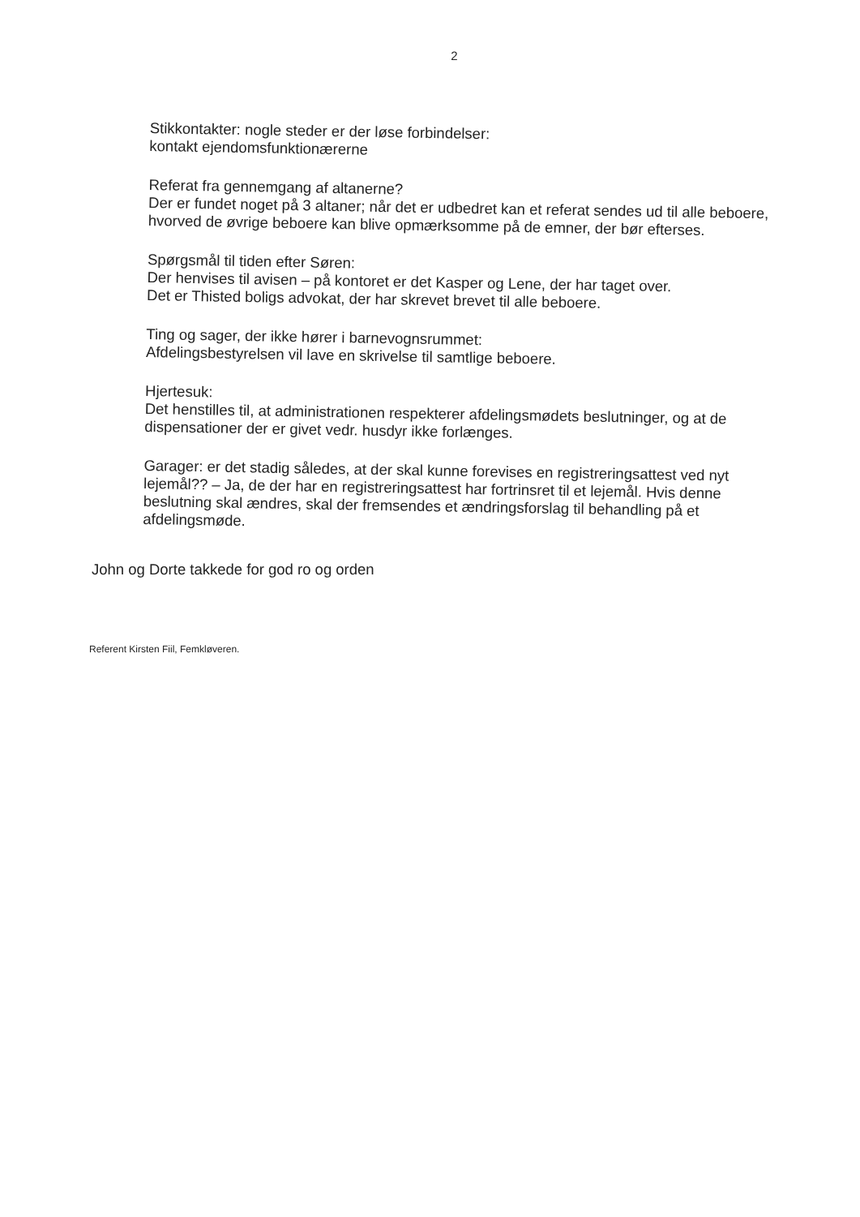2
Stikkontakter: nogle steder er der løse forbindelser:
kontakt ejendomsfunktionærerne
Referat fra gennemgang af altanerne?
Der er fundet noget på 3 altaner; når det er udbedret kan et referat sendes ud til alle beboere, hvorved de øvrige beboere kan blive opmærksomme på de emner, der bør efterses.
Spørgsmål til tiden efter Søren:
Der henvises til avisen – på kontoret er det Kasper og Lene, der har taget over.
Det er Thisted boligs advokat, der har skrevet brevet til alle beboere.
Ting og sager, der ikke hører i barnevognsrummet:
Afdelingsbestyrelsen vil lave en skrivelse til samtlige beboere.
Hjertesuk:
Det henstilles til, at administrationen respekterer afdelingsmødets beslutninger, og at de dispensationer der er givet vedr. husdyr ikke forlænges.
Garager: er det stadig således, at der skal kunne forevises en registreringsattest ved nyt lejemål?? – Ja, de der har en registreringsattest har fortrinsret til et lejemål. Hvis denne beslutning skal ændres, skal der fremsendes et ændringsforslag til behandling på et afdelingsmøde.
John og Dorte takkede for god ro og orden
Referent Kirsten Fiil, Femkløveren.